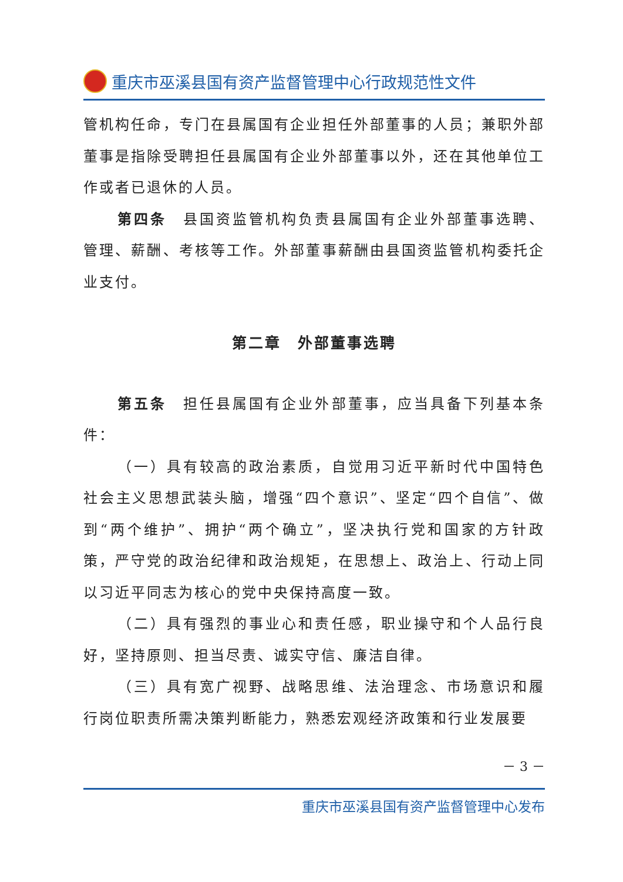重庆市巫溪县国有资产监督管理中心行政规范性文件
管机构任命，专门在县属国有企业担任外部董事的人员；兼职外部董事是指除受聘担任县属国有企业外部董事以外，还在其他单位工作或者已退休的人员。
第四条　县国资监管机构负责县属国有企业外部董事选聘、管理、薪酬、考核等工作。外部董事薪酬由县国资监管机构委托企业支付。
第二章　外部董事选聘
第五条　担任县属国有企业外部董事，应当具备下列基本条件：
（一）具有较高的政治素质，自觉用习近平新时代中国特色社会主义思想武装头脑，增强“四个意识”、坚定“四个自信”、做到“两个维护”、拥护“两个确立”，坚决执行党和国家的方针政策，严守党的政治纪律和政治规矩，在思想上、政治上、行动上同以习近平同志为核心的党中央保持高度一致。
（二）具有强烈的事业心和责任感，职业操守和个人品行良好，坚持原则、担当尽责、诚实守信、廉洁自律。
（三）具有宽广视野、战略思维、法治理念、市场意识和履行岗位职责所需决策判断能力，熟悉宏观经济政策和行业发展要
－ 3 －
重庆市巫溪县国有资产监督管理中心发布